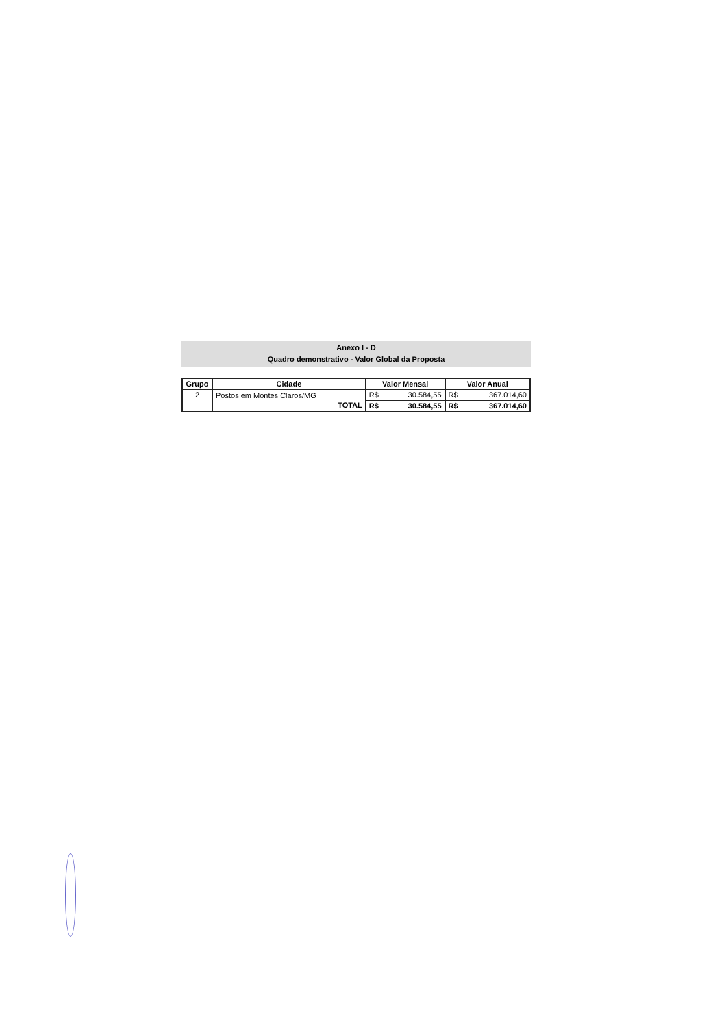Anexo I - D
Quadro demonstrativo - Valor Global da Proposta
| Grupo | Cidade | Valor Mensal | | Valor Anual | |
| --- | --- | --- | --- | --- | --- |
| 2 | Postos em Montes Claros/MG | R$ | 30.584,55 | R$ | 367.014,60 |
| | TOTAL | R$ | 30.584,55 | R$ | 367.014,60 |